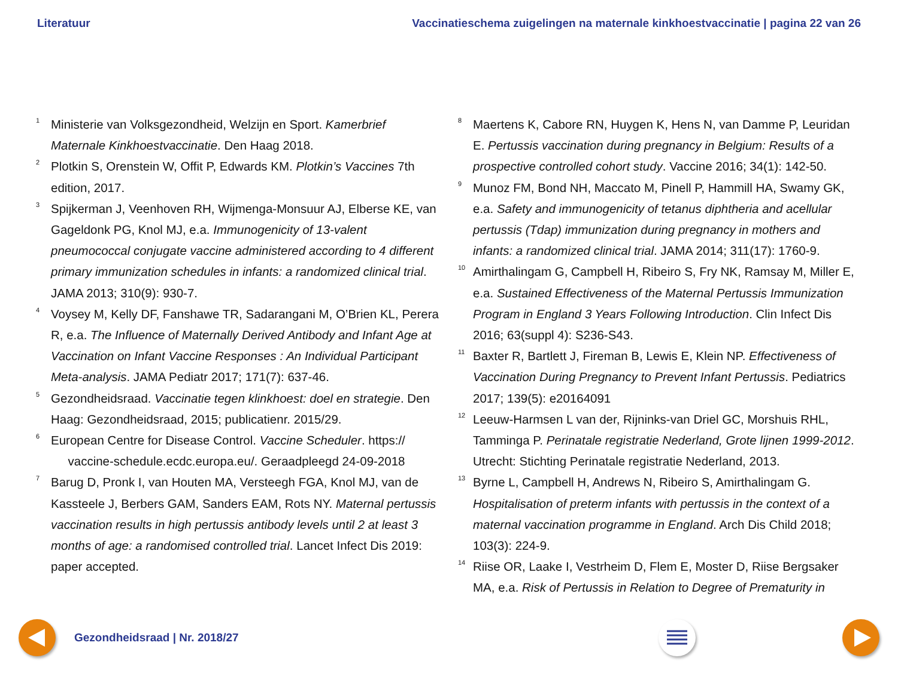Literatuur Vaccinatieschema zuigelingen na maternale kinkhoestvaccinatie | pagina 22 van 26
1
Ministerie van Volksgezondheid, Welzijn en Sport. Kamerbrief Maternale Kinkhoestvaccinatie. Den Haag 2018.
2
Plotkin S, Orenstein W, Offit P, Edwards KM. Plotkin’s Vaccines 7th edition, 2017.
3
Spijkerman J, Veenhoven RH, Wijmenga-Monsuur AJ, Elberse KE, van Gageldonk PG, Knol MJ, e.a. Immunogenicity of 13-valent pneumococcal conjugate vaccine administered according to 4 different primary immunization schedules in infants: a randomized clinical trial. JAMA 2013; 310(9): 930-7.
4
Voysey M, Kelly DF, Fanshawe TR, Sadarangani M, O’Brien KL, Perera R, e.a. The Influence of Maternally Derived Antibody and Infant Age at Vaccination on Infant Vaccine Responses : An Individual Participant Meta-analysis. JAMA Pediatr 2017; 171(7): 637-46.
5
Gezondheidsraad. Vaccinatie tegen klinkhoest: doel en strategie. Den Haag: Gezondheidsraad, 2015; publicatienr. 2015/29.
6
European Centre for Disease Control. Vaccine Scheduler. https://
vaccine-schedule.ecdc.europa.eu/. Geraadpleegd 24-09-2018
7
Barug D, Pronk I, van Houten MA, Versteegh FGA, Knol MJ, van de Kassteele J, Berbers GAM, Sanders EAM, Rots NY. Maternal pertussis vaccination results in high pertussis antibody levels until 2 at least 3 months of age: a randomised controlled trial. Lancet Infect Dis 2019: paper accepted.
8
Maertens K, Cabore RN, Huygen K, Hens N, van Damme P, Leuridan E. Pertussis vaccination during pregnancy in Belgium: Results of a prospective controlled cohort study. Vaccine 2016; 34(1): 142-50.
9
Munoz FM, Bond NH, Maccato M, Pinell P, Hammill HA, Swamy GK, e.a. Safety and immunogenicity of tetanus diphtheria and acellular pertussis (Tdap) immunization during pregnancy in mothers and infants: a randomized clinical trial. JAMA 2014; 311(17): 1760-9.
10
Amirthalingam G, Campbell H, Ribeiro S, Fry NK, Ramsay M, Miller E, e.a. Sustained Effectiveness of the Maternal Pertussis Immunization Program in England 3 Years Following Introduction. Clin Infect Dis 2016; 63(suppl 4): S236-S43.
11
Baxter R, Bartlett J, Fireman B, Lewis E, Klein NP. Effectiveness of Vaccination During Pregnancy to Prevent Infant Pertussis. Pediatrics 2017; 139(5): e20164091
12
Leeuw-Harmsen L van der, Rijninks-van Driel GC, Morshuis RHL, Tamminga P. Perinatale registratie Nederland, Grote lijnen 1999-2012. Utrecht: Stichting Perinatale registratie Nederland, 2013.
13
Byrne L, Campbell H, Andrews N, Ribeiro S, Amirthalingam G. Hospitalisation of preterm infants with pertussis in the context of a maternal vaccination programme in England. Arch Dis Child 2018; 103(3): 224-9.
14
Riise OR, Laake I, Vestrheim D, Flem E, Moster D, Riise Bergsaker MA, e.a. Risk of Pertussis in Relation to Degree of Prematurity in
Gezondheidsraad | Nr. 2018/27